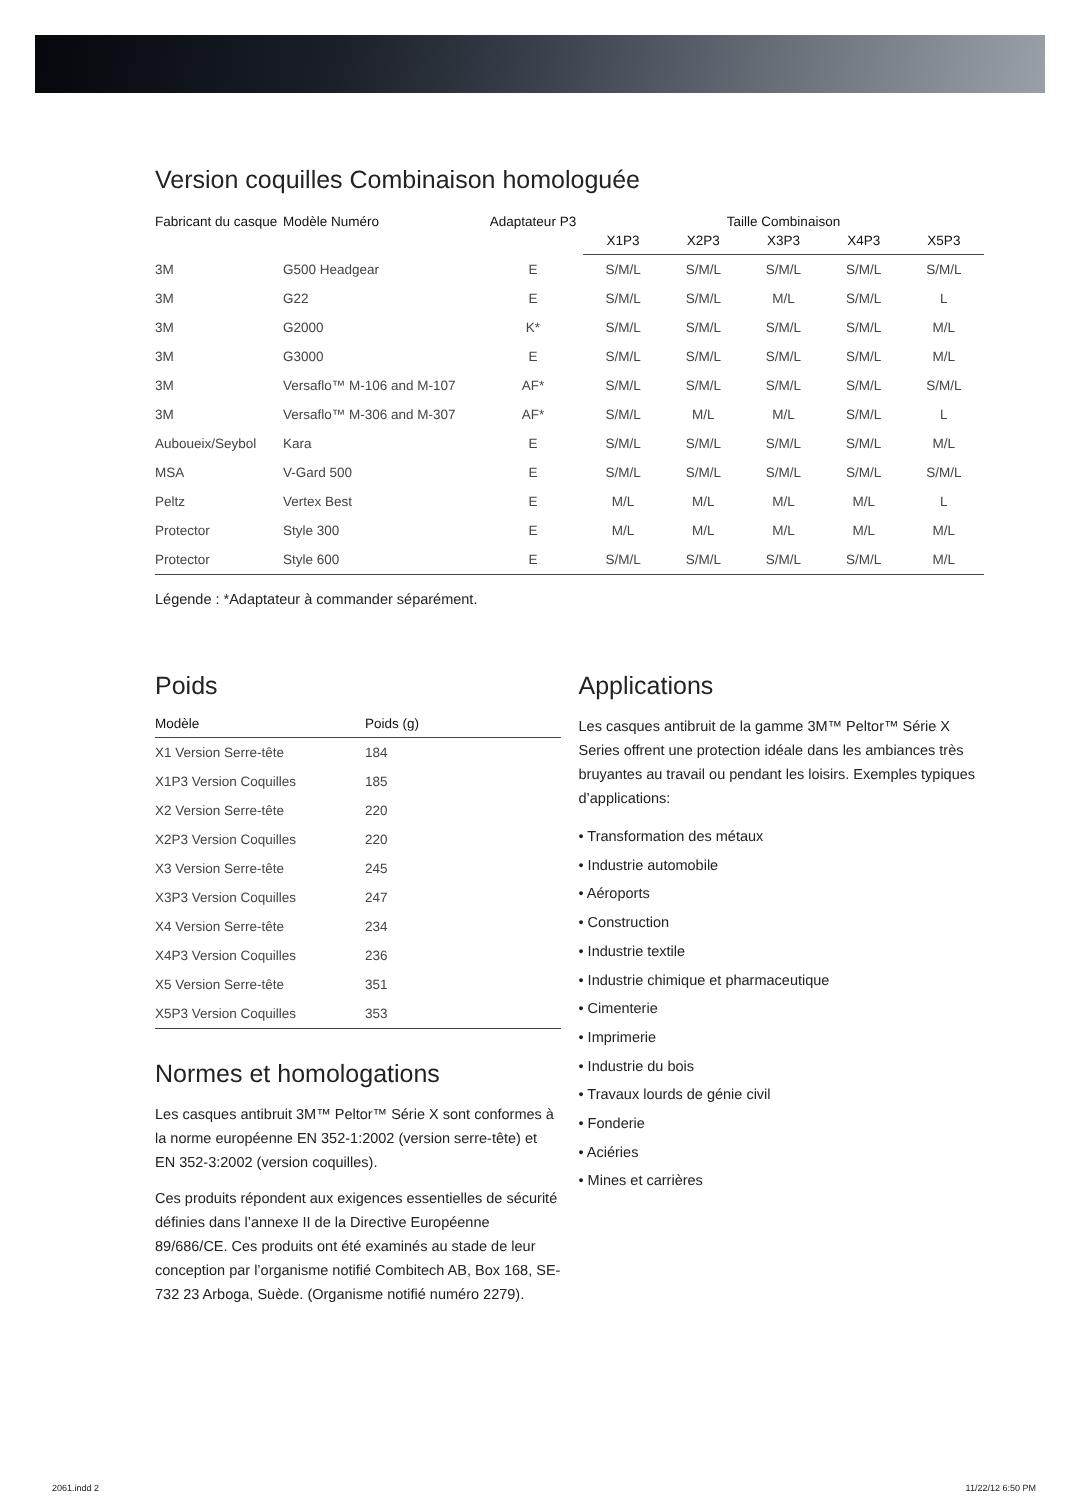Version coquilles Combinaison homologuée
| Fabricant du casque | Modèle Numéro | Adaptateur P3 | Taille Combinaison | | | | |
| --- | --- | --- | --- | --- | --- | --- | --- |
| | | | X1P3 | X2P3 | X3P3 | X4P3 | X5P3 |
| 3M | G500 Headgear | E | S/M/L | S/M/L | S/M/L | S/M/L | S/M/L |
| 3M | G22 | E | S/M/L | S/M/L | M/L | S/M/L | L |
| 3M | G2000 | K* | S/M/L | S/M/L | S/M/L | S/M/L | M/L |
| 3M | G3000 | E | S/M/L | S/M/L | S/M/L | S/M/L | M/L |
| 3M | Versaflo™ M-106 and M-107 | AF* | S/M/L | S/M/L | S/M/L | S/M/L | S/M/L |
| 3M | Versaflo™ M-306 and M-307 | AF* | S/M/L | M/L | M/L | S/M/L | L |
| Auboueix/Seybol | Kara | E | S/M/L | S/M/L | S/M/L | S/M/L | M/L |
| MSA | V-Gard 500 | E | S/M/L | S/M/L | S/M/L | S/M/L | S/M/L |
| Peltz | Vertex Best | E | M/L | M/L | M/L | M/L | L |
| Protector | Style 300 | E | M/L | M/L | M/L | M/L | M/L |
| Protector | Style 600 | E | S/M/L | S/M/L | S/M/L | S/M/L | M/L |
Légende : *Adaptateur à commander séparément.
Poids
| Modèle | Poids (g) |
| --- | --- |
| X1 Version Serre-tête | 184 |
| X1P3 Version Coquilles | 185 |
| X2 Version Serre-tête | 220 |
| X2P3 Version Coquilles | 220 |
| X3 Version Serre-tête | 245 |
| X3P3 Version Coquilles | 247 |
| X4 Version Serre-tête | 234 |
| X4P3 Version Coquilles | 236 |
| X5 Version Serre-tête | 351 |
| X5P3 Version Coquilles | 353 |
Normes et homologations
Les casques antibruit 3M™ Peltor™ Série X sont conformes à la norme européenne EN 352-1:2002 (version serre-tête) et EN 352-3:2002 (version coquilles).
Ces produits répondent aux exigences essentielles de sécurité définies dans l’annexe II de la Directive Européenne 89/686/CE. Ces produits ont été examinés au stade de leur conception par l’organisme notifié Combitech AB, Box 168, SE-732 23 Arboga, Suède. (Organisme notifié numéro 2279).
Applications
Les casques antibruit de la gamme 3M™ Peltor™ Série X Series offrent une protection idéale dans les ambiances très bruyantes au travail ou pendant les loisirs. Exemples typiques d’applications:
• Transformation des métaux
• Industrie automobile
• Aéroports
• Construction
• Industrie textile
• Industrie chimique et pharmaceutique
• Cimenterie
• Imprimerie
• Industrie du bois
• Travaux lourds de génie civil
• Fonderie
• Aciéries
• Mines et carrières
2061.indd 2 11/22/12 6:50 PM